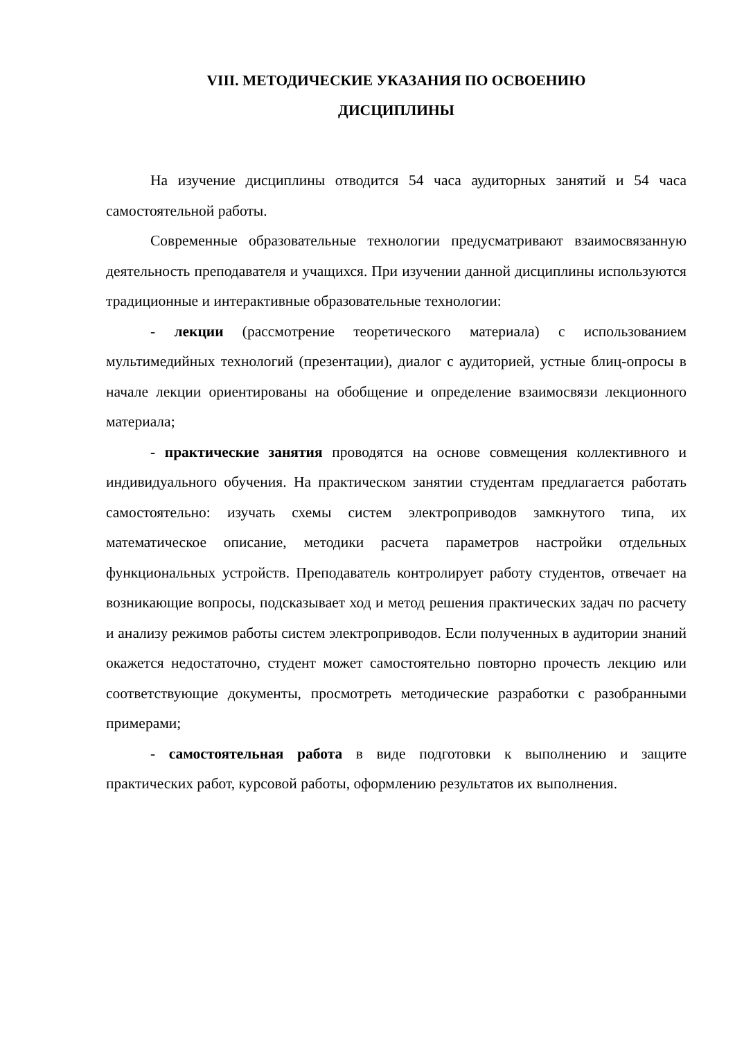VIII. МЕТОДИЧЕСКИЕ УКАЗАНИЯ ПО ОСВОЕНИЮ
ДИСЦИПЛИНЫ
На изучение дисциплины отводится 54 часа аудиторных занятий и 54 часа самостоятельной работы.
Современные образовательные технологии предусматривают взаимосвязанную деятельность преподавателя и учащихся. При изучении данной дисциплины используются традиционные и интерактивные образовательные технологии:
- лекции (рассмотрение теоретического материала) с использованием мультимедийных технологий (презентации), диалог с аудиторией, устные блиц-опросы в начале лекции ориентированы на обобщение и определение взаимосвязи лекционного материала;
- практические занятия проводятся на основе совмещения коллективного и индивидуального обучения. На практическом занятии студентам предлагается работать самостоятельно: изучать схемы систем электроприводов замкнутого типа, их математическое описание, методики расчета параметров настройки отдельных функциональных устройств. Преподаватель контролирует работу студентов, отвечает на возникающие вопросы, подсказывает ход и метод решения практических задач по расчету и анализу режимов работы систем электроприводов. Если полученных в аудитории знаний окажется недостаточно, студент может самостоятельно повторно прочесть лекцию или соответствующие документы, просмотреть методические разработки с разобранными примерами;
- самостоятельная работа в виде подготовки к выполнению и защите практических работ, курсовой работы, оформлению результатов их выполнения.